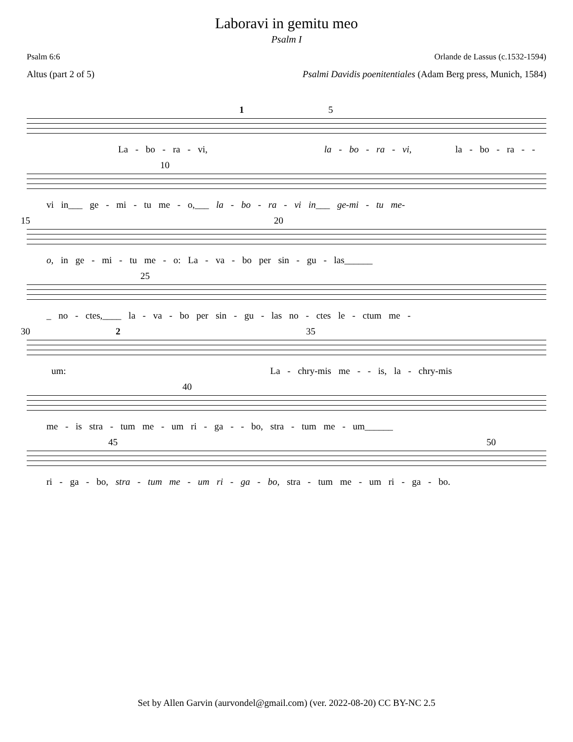Laboravi in gemitu meo
Psalm I
Psalm 6:6 Orlande de Lassus (c.1532-1594)
Altus (part 2 of 5) Psalmi Davidis poenitentiales (Adam Berg press, Munich, 1584)
5 1
La - bo - ra - vi, la - bo - ra - vi, la - bo - ra - -
10
vi in___ ge - mi - tu me - o,___ la - bo - ra - vi in___ ge-mi - tu me-
15 20
o, in ge - mi - tu me - o: La - va - bo per sin - gu - las______
25
_ no - ctes,____ la - va - bo per sin - gu - las no - ctes le - ctum me -
30 2 35
um: La - chry-mis me - - is, la - chry-mis
40
me - is stra - tum me - um ri - ga - - bo, stra - tum me - um______
45 50
ri - ga - bo, stra - tum me - um ri - ga - bo, stra - tum me - um ri - ga - bo.
Set by Allen Garvin (aurvondel@gmail.com) (ver. 2022-08-20) CC BY-NC 2.5